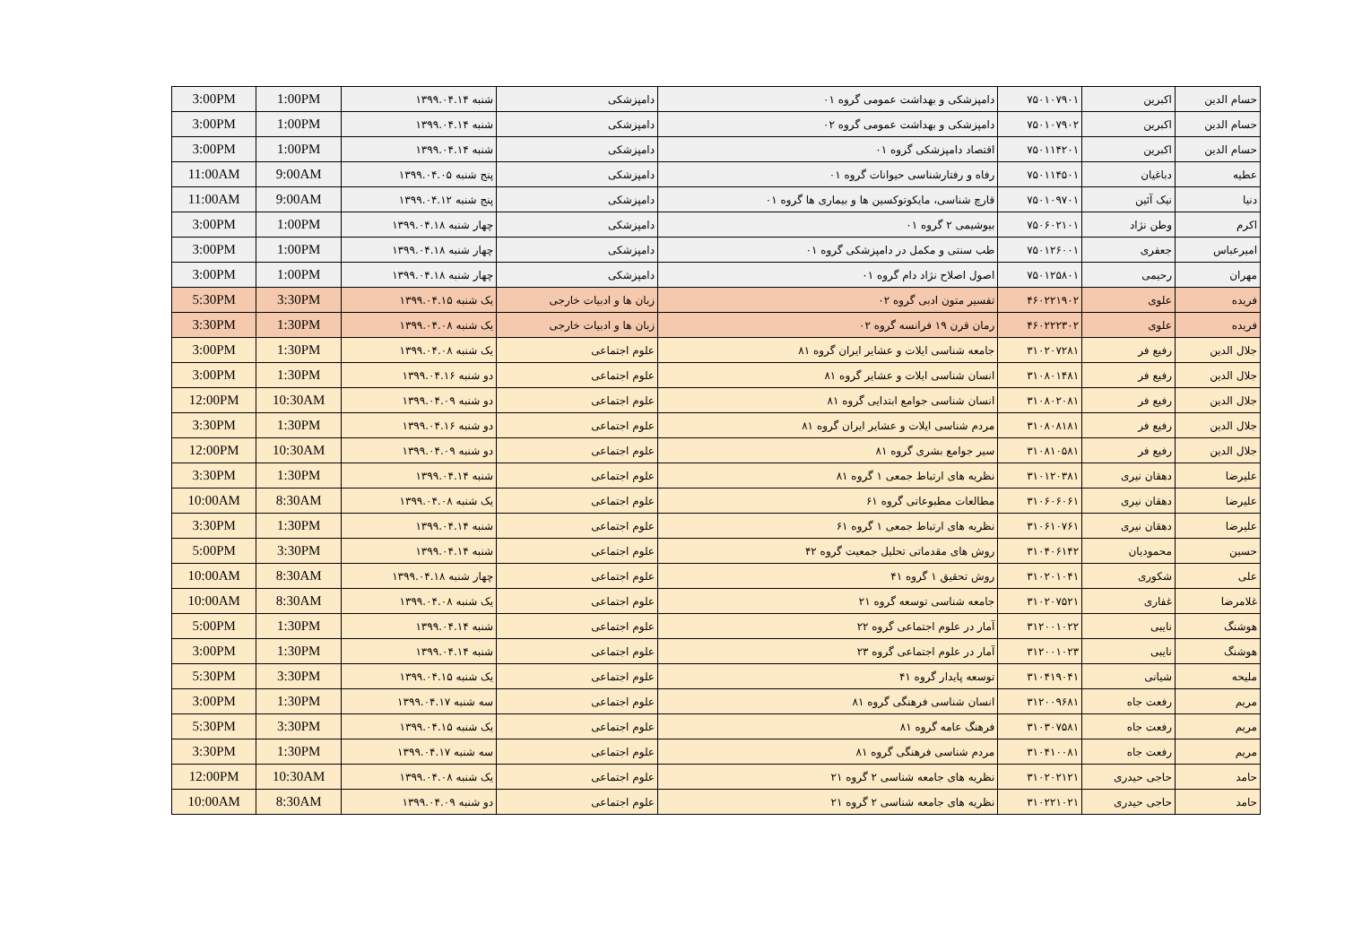| حسام الدین | اکبرین | ۷۵۰۱۰۷۹۰۱ | دامپزشکی و بهداشت عمومی گروه ۰۱ | دامپزشکی | شنبه ۱۳۹۹.۰۴.۱۴ | 1:00PM | 3:00PM |
| حسام الدین | اکبرین | ۷۵۰۱۰۷۹۰۲ | دامپزشکی و بهداشت عمومی گروه ۰۲ | دامپزشکی | شنبه ۱۳۹۹.۰۴.۱۴ | 1:00PM | 3:00PM |
| حسام الدین | اکبرین | ۷۵۰۱۱۴۲۰۱ | اقتصاد دامپزشکی گروه ۰۱ | دامپزشکی | شنبه ۱۳۹۹.۰۴.۱۴ | 1:00PM | 3:00PM |
| عطیه | دباغیان | ۷۵۰۱۱۴۵۰۱ | رفاه و رفتارشناسی حیوانات گروه ۰۱ | دامپزشکی | پنج شنبه ۱۳۹۹.۰۴.۰۵ | 9:00AM | 11:00AM |
| دنیا | نیک آئین | ۷۵۰۱۰۹۷۰۱ | قارچ شناسی، مایکوتوکسین ها و بیماری ها گروه ۰۱ | دامپزشکی | پنج شنبه ۱۳۹۹.۰۴.۱۲ | 9:00AM | 11:00AM |
| اکرم | وطن نژاد | ۷۵۰۶۰۲۱۰۱ | بیوشیمی ۲ گروه ۰۱ | دامپزشکی | چهار شنبه ۱۳۹۹.۰۴.۱۸ | 1:00PM | 3:00PM |
| امیرعباس | جعفری | ۷۵۰۱۲۶۰۰۱ | طب سنتی و مکمل در دامپزشکی گروه ۰۱ | دامپزشکی | چهار شنبه ۱۳۹۹.۰۴.۱۸ | 1:00PM | 3:00PM |
| مهران | رحیمی | ۷۵۰۱۲۵۸۰۱ | اصول اصلاح نژاد دام گروه ۰۱ | دامپزشکی | چهار شنبه ۱۳۹۹.۰۴.۱۸ | 1:00PM | 3:00PM |
| فریده | علوی | ۴۶۰۲۲۱۹۰۲ | تفسیر متون ادبی گروه ۰۲ | زبان ها و ادبیات خارجی | یک شنبه ۱۳۹۹.۰۴.۱۵ | 3:30PM | 5:30PM |
| فریده | علوی | ۴۶۰۲۲۲۳۰۲ | رمان قرن ۱۹ فرانسه گروه ۰۲ | زبان ها و ادبیات خارجی | یک شنبه ۱۳۹۹.۰۴.۰۸ | 1:30PM | 3:30PM |
| جلال الدین | رفیع فر | ۳۱۰۲۰۷۲۸۱ | جامعه شناسی ایلات و عشایر ایران گروه ۸۱ | علوم اجتماعی | یک شنبه ۱۳۹۹.۰۴.۰۸ | 1:30PM | 3:00PM |
| جلال الدین | رفیع فر | ۳۱۰۸۰۱۴۸۱ | انسان شناسی ایلات و عشایر گروه ۸۱ | علوم اجتماعی | دو شنبه ۱۳۹۹.۰۴.۱۶ | 1:30PM | 3:00PM |
| جلال الدین | رفیع فر | ۳۱۰۸۰۲۰۸۱ | انسان شناسی جوامع ابتدایی گروه ۸۱ | علوم اجتماعی | دو شنبه ۱۳۹۹.۰۴.۰۹ | 10:30AM | 12:00PM |
| جلال الدین | رفیع فر | ۳۱۰۸۰۸۱۸۱ | مردم شناسی ایلات و عشایر ایران گروه ۸۱ | علوم اجتماعی | دو شنبه ۱۳۹۹.۰۴.۱۶ | 1:30PM | 3:30PM |
| جلال الدین | رفیع فر | ۳۱۰۸۱۰۵۸۱ | سیر جوامع بشری گروه ۸۱ | علوم اجتماعی | دو شنبه ۱۳۹۹.۰۴.۰۹ | 10:30AM | 12:00PM |
| علیرضا | دهقان نیری | ۳۱۰۱۲۰۳۸۱ | نظریه های ارتباط جمعی ۱ گروه ۸۱ | علوم اجتماعی | شنبه ۱۳۹۹.۰۴.۱۴ | 1:30PM | 3:30PM |
| علیرضا | دهقان نیری | ۳۱۰۶۰۶۰۶۱ | مطالعات مطبوعاتی گروه ۶۱ | علوم اجتماعی | یک شنبه ۱۳۹۹.۰۴.۰۸ | 8:30AM | 10:00AM |
| علیرضا | دهقان نیری | ۳۱۰۶۱۰۷۶۱ | نظریه های ارتباط جمعی ۱ گروه ۶۱ | علوم اجتماعی | شنبه ۱۳۹۹.۰۴.۱۴ | 1:30PM | 3:30PM |
| حسین | محمودیان | ۳۱۰۴۰۶۱۴۲ | روش های مقدماتی تحلیل جمعیت گروه ۴۲ | علوم اجتماعی | شنبه ۱۳۹۹.۰۴.۱۴ | 3:30PM | 5:00PM |
| علی | شکوری | ۳۱۰۲۰۱۰۴۱ | روش تحقیق ۱ گروه ۴۱ | علوم اجتماعی | چهار شنبه ۱۳۹۹.۰۴.۱۸ | 8:30AM | 10:00AM |
| غلامرضا | غفاری | ۳۱۰۲۰۷۵۲۱ | جامعه شناسی توسعه گروه ۲۱ | علوم اجتماعی | یک شنبه ۱۳۹۹.۰۴.۰۸ | 8:30AM | 10:00AM |
| هوشنگ | نایبی | ۳۱۲۰۰۱۰۲۲ | آمار در علوم اجتماعی گروه ۲۲ | علوم اجتماعی | شنبه ۱۳۹۹.۰۴.۱۴ | 1:30PM | 5:00PM |
| هوشنگ | نایبی | ۳۱۲۰۰۱۰۲۳ | آمار در علوم اجتماعی گروه ۲۳ | علوم اجتماعی | شنبه ۱۳۹۹.۰۴.۱۴ | 1:30PM | 3:00PM |
| ملیحه | شیانی | ۳۱۰۴۱۹۰۴۱ | توسعه پایدار گروه ۴۱ | علوم اجتماعی | یک شنبه ۱۳۹۹.۰۴.۱۵ | 3:30PM | 5:30PM |
| مریم | رفعت جاه | ۳۱۲۰۰۹۶۸۱ | انسان شناسی فرهنگی گروه ۸۱ | علوم اجتماعی | سه شنبه ۱۳۹۹.۰۴.۱۷ | 1:30PM | 3:00PM |
| مریم | رفعت جاه | ۳۱۰۳۰۷۵۸۱ | فرهنگ عامه گروه ۸۱ | علوم اجتماعی | یک شنبه ۱۳۹۹.۰۴.۱۵ | 3:30PM | 5:30PM |
| مریم | رفعت جاه | ۳۱۰۴۱۰۰۸۱ | مردم شناسی فرهنگی گروه ۸۱ | علوم اجتماعی | سه شنبه ۱۳۹۹.۰۴.۱۷ | 1:30PM | 3:30PM |
| حامد | حاجی حیدری | ۳۱۰۲۰۲۱۲۱ | نظریه های جامعه شناسی ۲ گروه ۲۱ | علوم اجتماعی | یک شنبه ۱۳۹۹.۰۴.۰۸ | 10:30AM | 12:00PM |
| حامد | حاجی حیدری | ۳۱۰۲۲۱۰۲۱ | نظریه های جامعه شناسی ۲ گروه ۲۱ | علوم اجتماعی | دو شنبه ۱۳۹۹.۰۴.۰۹ | 8:30AM | 10:00AM |